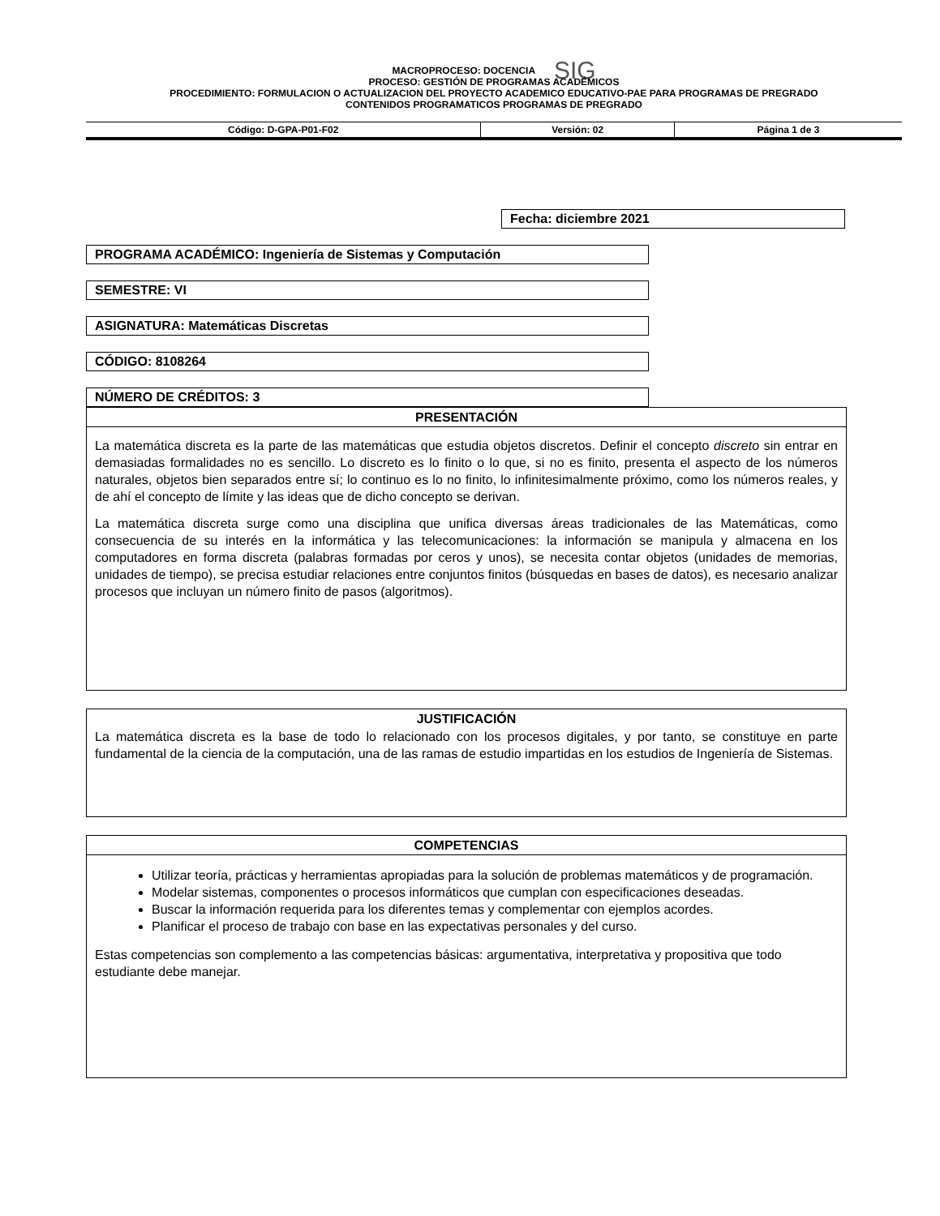MACROPROCESO: DOCENCIA SIG
PROCESO: GESTIÓN DE PROGRAMAS ACADÉMICOS
PROCEDIMIENTO: FORMULACION O ACTUALIZACION DEL PROYECTO ACADEMICO EDUCATIVO-PAE PARA PROGRAMAS DE PREGRADO
CONTENIDOS PROGRAMATICOS PROGRAMAS DE PREGRADO
| Código: D-GPA-P01-F02 | Versión: 02 | Página 1 de 3 |
Fecha: diciembre 2021
PROGRAMA ACADÉMICO: Ingeniería de Sistemas y Computación
SEMESTRE: VI
ASIGNATURA: Matemáticas Discretas
CÓDIGO: 8108264
NÚMERO DE CRÉDITOS: 3
PRESENTACIÓN
La matemática discreta es la parte de las matemáticas que estudia objetos discretos. Definir el concepto discreto sin entrar en demasiadas formalidades no es sencillo. Lo discreto es lo finito o lo que, si no es finito, presenta el aspecto de los números naturales, objetos bien separados entre sí; lo continuo es lo no finito, lo infinitesimalmente próximo, como los números reales, y de ahí el concepto de límite y las ideas que de dicho concepto se derivan.
La matemática discreta surge como una disciplina que unifica diversas áreas tradicionales de las Matemáticas, como consecuencia de su interés en la informática y las telecomunicaciones: la información se manipula y almacena en los computadores en forma discreta (palabras formadas por ceros y unos), se necesita contar objetos (unidades de memorias, unidades de tiempo), se precisa estudiar relaciones entre conjuntos finitos (búsquedas en bases de datos), es necesario analizar procesos que incluyan un número finito de pasos (algoritmos).
JUSTIFICACIÓN
La matemática discreta es la base de todo lo relacionado con los procesos digitales, y por tanto, se constituye en parte fundamental de la ciencia de la computación, una de las ramas de estudio impartidas en los estudios de Ingeniería de Sistemas.
COMPETENCIAS
Utilizar teoría, prácticas y herramientas apropiadas para la solución de problemas matemáticos y de programación.
Modelar sistemas, componentes o procesos informáticos que cumplan con especificaciones deseadas.
Buscar la información requerida para los diferentes temas y complementar con ejemplos acordes.
Planificar el proceso de trabajo con base en las expectativas personales y del curso.
Estas competencias son complemento a las competencias básicas: argumentativa, interpretativa y propositiva que todo estudiante debe manejar.